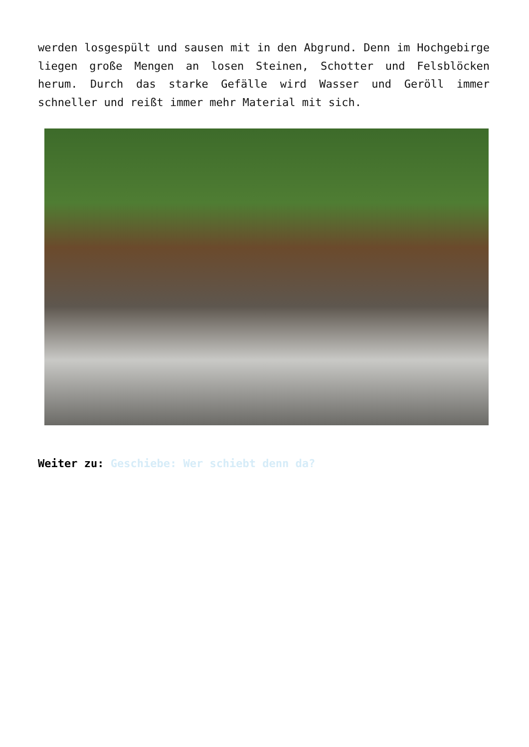werden losgespült und sausen mit in den Abgrund. Denn im Hochgebirge liegen große Mengen an losen Steinen, Schotter und Felsblöcken herum. Durch das starke Gefälle wird Wasser und Geröll immer schneller und reißt immer mehr Material mit sich.
Weiter zu: Geschiebe: Wer schiebt denn da?